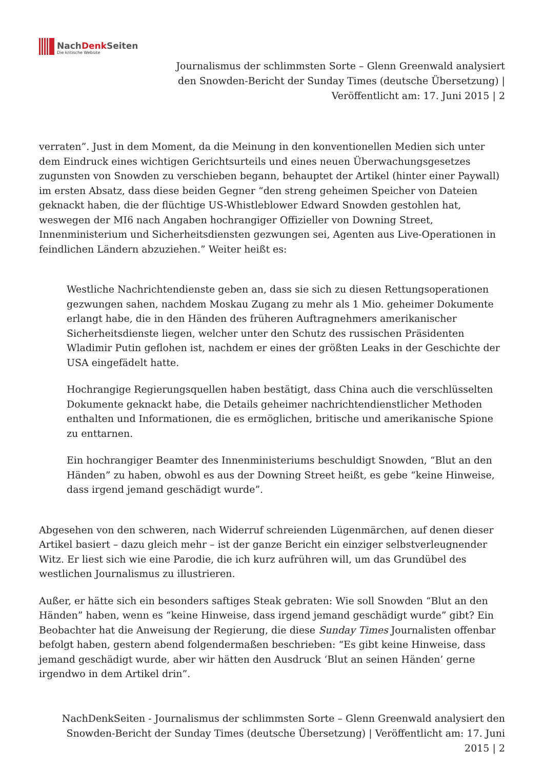NachDenk Seiten
Die kritische Website
Journalismus der schlimmsten Sorte – Glenn Greenwald analysiert den Snowden-Bericht der Sunday Times (deutsche Übersetzung) | Veröffentlicht am: 17. Juni 2015 | 2
verraten”. Just in dem Moment, da die Meinung in den konventionellen Medien sich unter dem Eindruck eines wichtigen Gerichtsurteils und eines neuen Überwachungsgesetzes zugunsten von Snowden zu verschieben begann, behauptet der Artikel (hinter einer Paywall) im ersten Absatz, dass diese beiden Gegner “den streng geheimen Speicher von Dateien geknackt haben, die der flüchtige US-Whistleblower Edward Snowden gestohlen hat, weswegen der MI6 nach Angaben hochrangiger Offizieller von Downing Street, Innenministerium und Sicherheitsdiensten gezwungen sei, Agenten aus Live-Operationen in feindlichen Ländern abzuziehen.” Weiter heißt es:
Westliche Nachrichtendienste geben an, dass sie sich zu diesen Rettungsoperationen gezwungen sahen, nachdem Moskau Zugang zu mehr als 1 Mio. geheimer Dokumente erlangt habe, die in den Händen des früheren Auftragnehmers amerikanischer Sicherheitsdienste liegen, welcher unter den Schutz des russischen Präsidenten Wladimir Putin geflohen ist, nachdem er eines der größten Leaks in der Geschichte der USA eingefädelt hatte.
Hochrangige Regierungsquellen haben bestätigt, dass China auch die verschlüsselten Dokumente geknackt habe, die Details geheimer nachrichtendienstlicher Methoden enthalten und Informationen, die es ermöglichen, britische und amerikanische Spione zu enttarnen.
Ein hochrangiger Beamter des Innenministeriums beschuldigt Snowden, “Blut an den Händen” zu haben, obwohl es aus der Downing Street heißt, es gebe “keine Hinweise, dass irgend jemand geschädigt wurde”.
Abgesehen von den schweren, nach Widerruf schreienden Lügenmärchen, auf denen dieser Artikel basiert – dazu gleich mehr – ist der ganze Bericht ein einziger selbstverleugnender Witz. Er liest sich wie eine Parodie, die ich kurz aufrühren will, um das Grundübel des westlichen Journalismus zu illustrieren.
Außer, er hätte sich ein besonders saftiges Steak gebraten: Wie soll Snowden “Blut an den Händen” haben, wenn es “keine Hinweise, dass irgend jemand geschädigt wurde” gibt? Ein Beobachter hat die Anweisung der Regierung, die diese Sunday Times Journalisten offenbar befolgt haben, gestern abend folgendermaßen beschrieben: “Es gibt keine Hinweise, dass jemand geschädigt wurde, aber wir hätten den Ausdruck ‘Blut an seinen Händen’ gerne irgendwo in dem Artikel drin”.
NachDenkSeiten - Journalismus der schlimmsten Sorte – Glenn Greenwald analysiert den Snowden-Bericht der Sunday Times (deutsche Übersetzung) | Veröffentlicht am: 17. Juni 2015 | 2